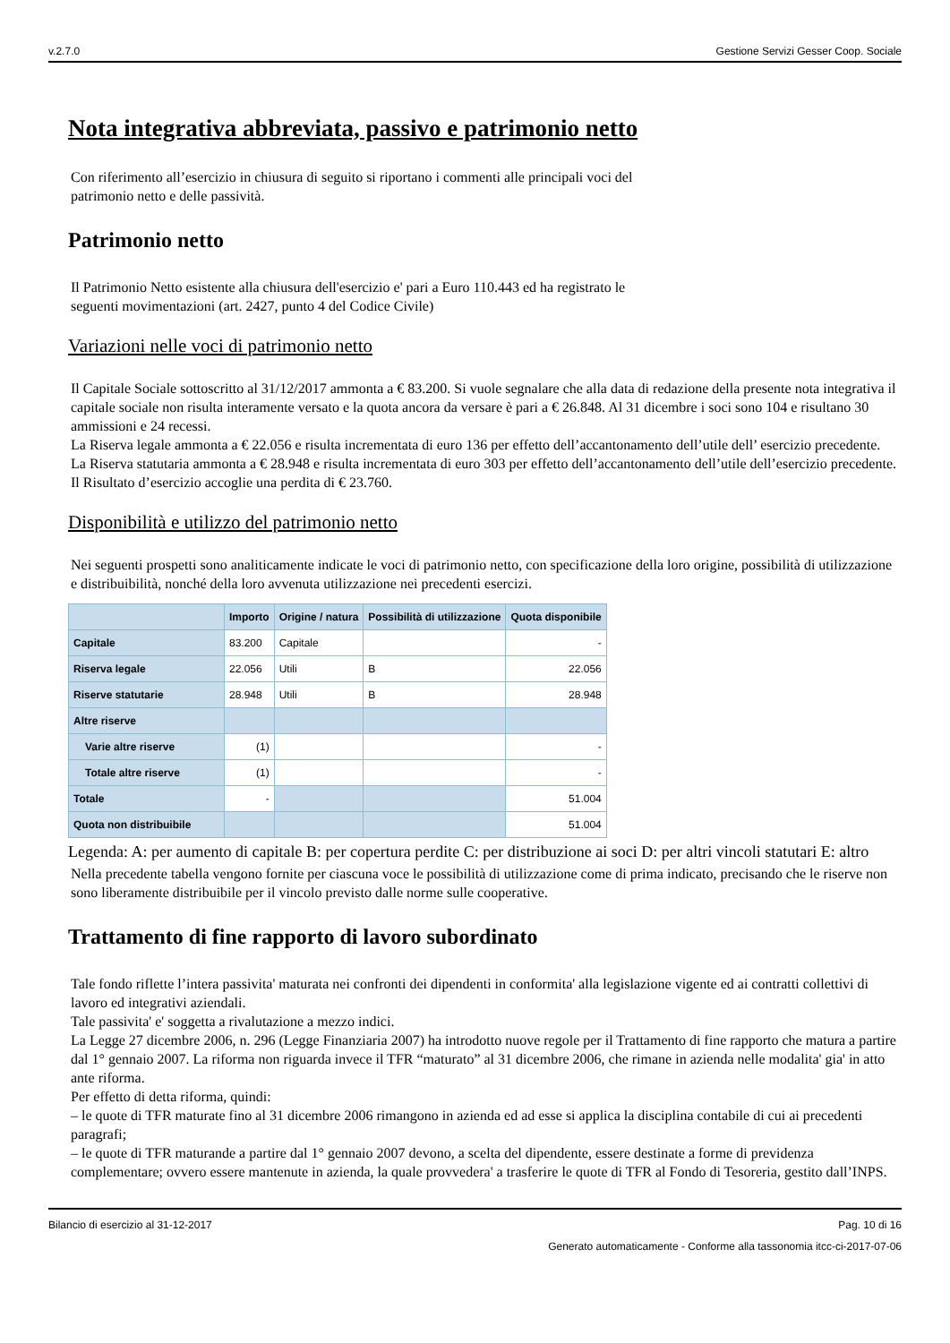v.2.7.0 Gestione Servizi Gesser Coop. Sociale
Nota integrativa abbreviata, passivo e patrimonio netto
Con riferimento all’esercizio in chiusura di seguito si riportano i commenti alle principali voci del
patrimonio netto e delle passività.
Patrimonio netto
Il Patrimonio Netto esistente alla chiusura dell'esercizio e' pari a Euro 110.443 ed ha registrato le
seguenti movimentazioni (art. 2427, punto 4 del Codice Civile)
Variazioni nelle voci di patrimonio netto
Il Capitale Sociale sottoscritto al 31/12/2017 ammonta a € 83.200. Si vuole segnalare che alla data di redazione della presente nota integrativa il capitale sociale non risulta interamente versato e la quota ancora da versare è pari a € 26.848. Al 31 dicembre i soci sono 104 e risultano 30 ammissioni e 24 recessi.
La Riserva legale ammonta a € 22.056 e risulta incrementata di euro 136 per effetto dell’accantonamento dell’utile dell’ esercizio precedente.
La Riserva statutaria ammonta a € 28.948 e risulta incrementata di euro 303 per effetto dell’accantonamento dell’utile dell’esercizio precedente.
Il Risultato d’esercizio accoglie una perdita di € 23.760.
Disponibilità e utilizzo del patrimonio netto
Nei seguenti prospetti sono analiticamente indicate le voci di patrimonio netto, con specificazione della loro origine, possibilità di utilizzazione e distribuibilità, nonché della loro avvenuta utilizzazione nei precedenti esercizi.
| | Importo | Origine / natura | Possibilità di utilizzazione | Quota disponibile |
| --- | --- | --- | --- | --- |
| Capitale | 83.200 | Capitale | | - |
| Riserva legale | 22.056 | Utili | B | 22.056 |
| Riserve statutarie | 28.948 | Utili | B | 28.948 |
| Altre riserve | | | | |
| Varie altre riserve | (1) | | | - |
| Totale altre riserve | (1) | | | - |
| Totale | - | | | 51.004 |
| Quota non distribuibile | | | | 51.004 |
Legenda: A: per aumento di capitale B: per copertura perdite C: per distribuzione ai soci D: per altri vincoli statutari E: altro
Nella precedente tabella vengono fornite per ciascuna voce le possibilità di utilizzazione come di prima indicato, precisando che le riserve non sono liberamente distribuibile per il vincolo previsto dalle norme sulle cooperative.
Trattamento di fine rapporto di lavoro subordinato
Tale fondo riflette l’intera passivita' maturata nei confronti dei dipendenti in conformita' alla legislazione vigente ed ai contratti collettivi di lavoro ed integrativi aziendali.
Tale passivita' e' soggetta a rivalutazione a mezzo indici.
La Legge 27 dicembre 2006, n. 296 (Legge Finanziaria 2007) ha introdotto nuove regole per il Trattamento di fine rapporto che matura a partire dal 1° gennaio 2007. La riforma non riguarda invece il TFR “maturato” al 31 dicembre 2006, che rimane in azienda nelle modalita' gia' in atto ante riforma.
Per effetto di detta riforma, quindi:
– le quote di TFR maturate fino al 31 dicembre 2006 rimangono in azienda ed ad esse si applica la disciplina contabile di cui ai precedenti paragrafi;
– le quote di TFR maturande a partire dal 1° gennaio 2007 devono, a scelta del dipendente, essere destinate a forme di previdenza complementare; ovvero essere mantenute in azienda, la quale provvedera' a trasferire le quote di TFR al Fondo di Tesoreria, gestito dall’INPS.
Bilancio di esercizio al 31-12-2017 Pag. 10 di 16
Generato automaticamente - Conforme alla tassonomia itcc-ci-2017-07-06